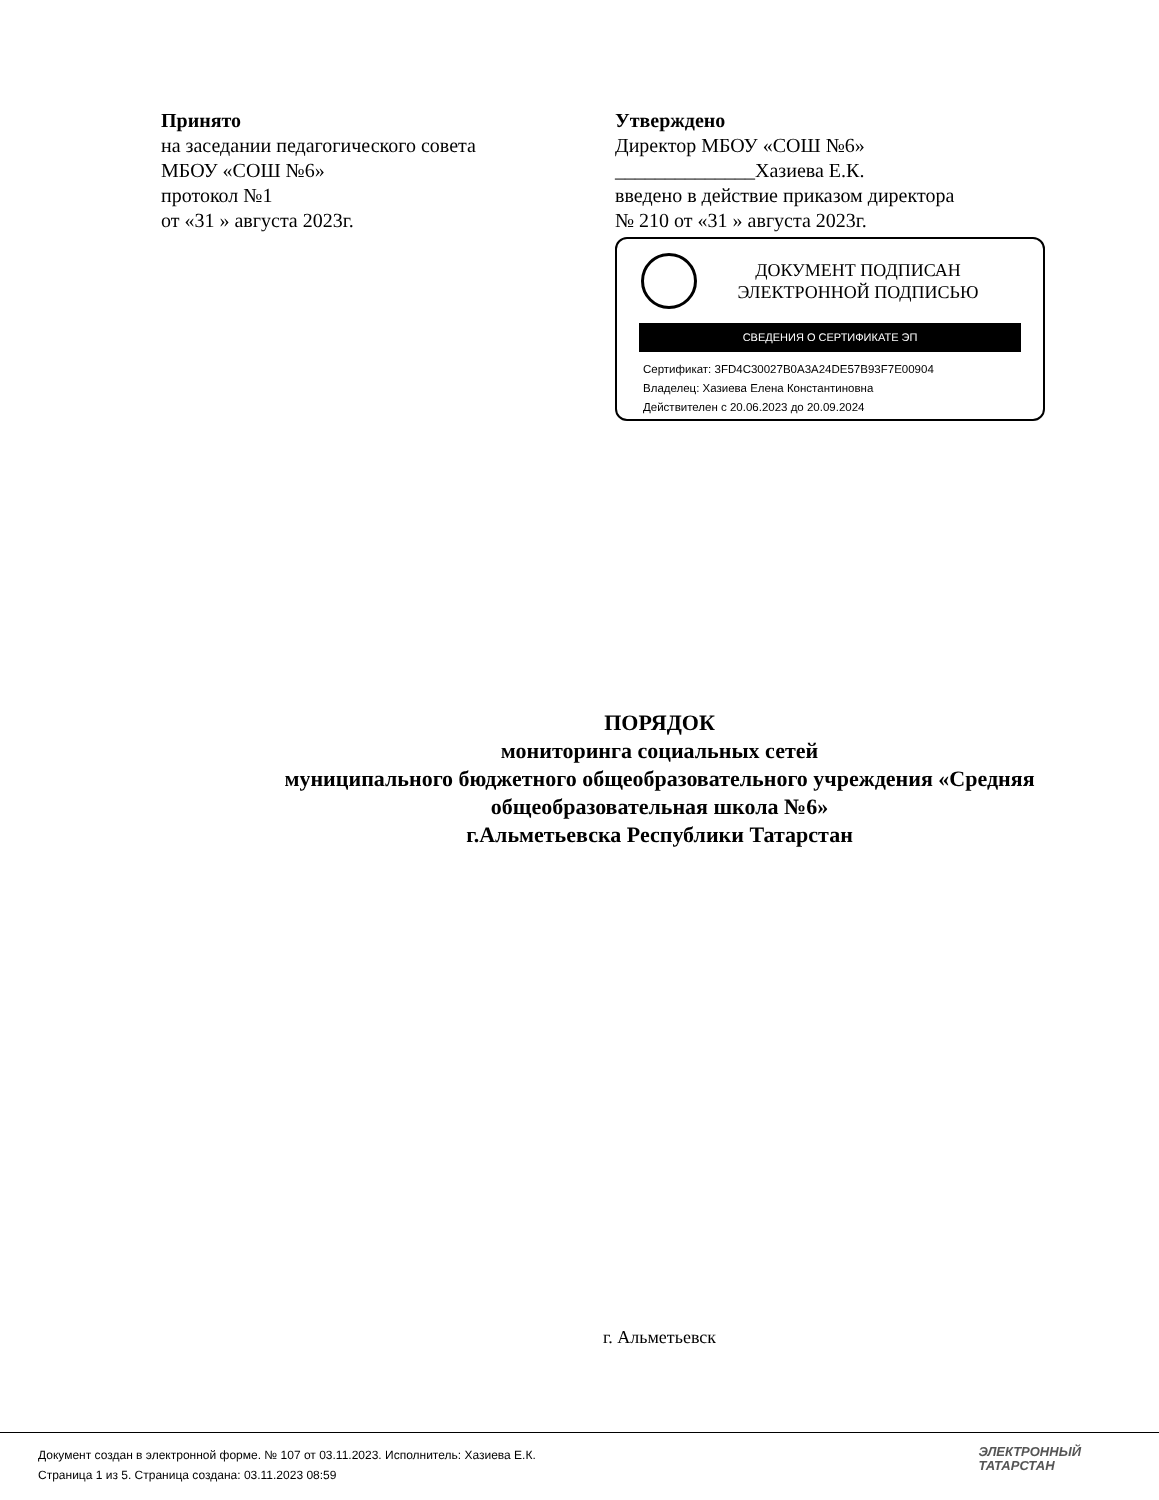Принято
на заседании педагогического совета
МБОУ «СОШ №6»
протокол №1
от «31 » августа 2023г.
Утверждено
Директор МБОУ «СОШ №6»
______________Хазиева Е.К.
введено в действие приказом директора
№ 210 от «31 » августа 2023г.
ДОКУМЕНТ ПОДПИСАН
ЭЛЕКТРОННОЙ ПОДПИСЬЮ
СВЕДЕНИЯ О СЕРТИФИКАТЕ ЭП
Сертификат: 3FD4C30027B0A3A24DE57B93F7E00904
Владелец: Хазиева Елена Константиновна
Действителен с 20.06.2023 до 20.09.2024
ПОРЯДОК
мониторинга социальных сетей
муниципального бюджетного общеобразовательного учреждения «Средняя
общеобразовательная школа №6»
г.Альметьевска Республики Татарстан
г. Альметьевск
Документ создан в электронной форме. № 107 от 03.11.2023. Исполнитель: Хазиева Е.К.
Страница 1 из 5. Страница создана: 03.11.2023 08:59
ЭЛЕКТРОННЫЙ
ТАТАРСТАН